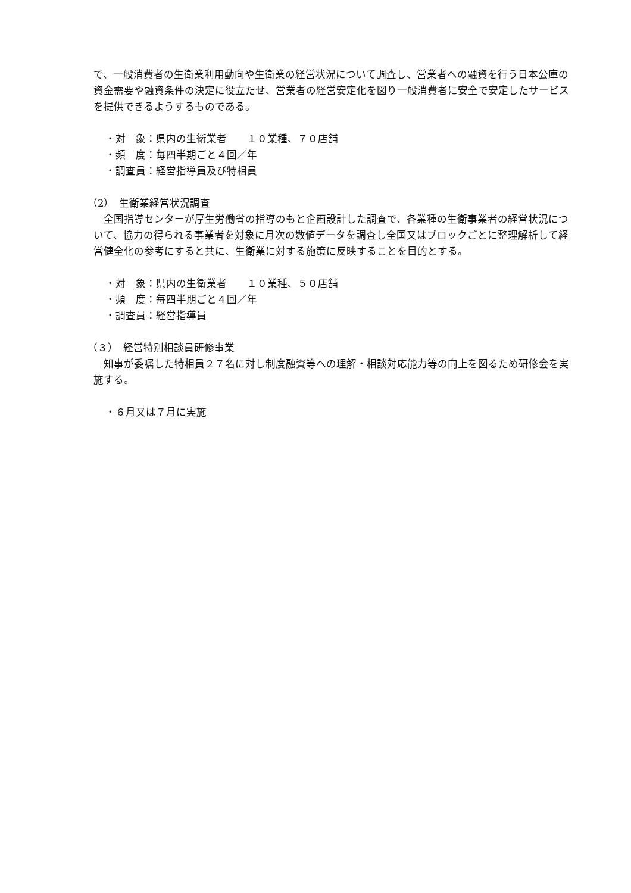で、一般消費者の生衛業利用動向や生衛業の経営状況について調査し、営業者への融資を行う日本公庫の資金需要や融資条件の決定に役立たせ、営業者の経営安定化を図り一般消費者に安全で安定したサービスを提供できるようするものである。
・対　象：県内の生衛業者　　１０業種、７０店舗
・頻　度：毎四半期ごと４回／年
・調査員：経営指導員及び特相員
（2）　生衛業経営状況調査
　全国指導センターが厚生労働省の指導のもと企画設計した調査で、各業種の生衛事業者の経営状況について、協力の得られる事業者を対象に月次の数値データを調査し全国又はブロックごとに整理解析して経営健全化の参考にすると共に、生衛業に対する施策に反映することを目的とする。
・対　象：県内の生衛業者　　１０業種、５０店舗
・頻　度：毎四半期ごと４回／年
・調査員：経営指導員
（３）　経営特別相談員研修事業
　知事が委嘱した特相員２７名に対し制度融資等への理解・相談対応能力等の向上を図るため研修会を実施する。
・６月又は７月に実施